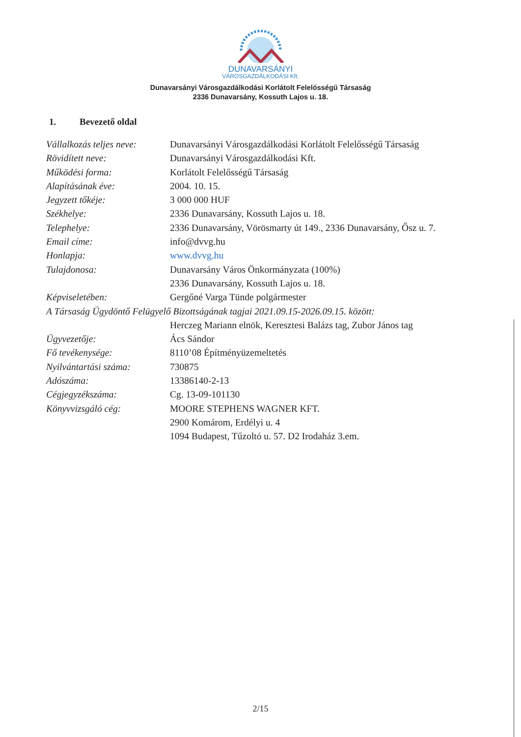DUNAVARSÁNYI
VÁROSGAZDÁLKODÁSI Kft.
Dunavarsányi Városgazdálkodási Korlátolt Felelősségű Társaság
2336 Dunavarsány, Kossuth Lajos u. 18.
1. Bevezető oldal
| Vállalkozás teljes neve: | Dunavarsányi Városgazdálkodási Korlátolt Felelősségű Társaság |
| Rövidített neve: | Dunavarsányi Városgazdálkodási Kft. |
| Működési forma: | Korlátolt Felelősségű Társaság |
| Alapításának éve: | 2004. 10. 15. |
| Jegyzett tőkéje: | 3 000 000 HUF |
| Székhelye: | 2336 Dunavarsány, Kossuth Lajos u. 18. |
| Telephelye: | 2336 Dunavarsány, Vörösmarty út 149., 2336 Dunavarsány, Ősz u. 7. |
| Email címe: | info@dvvg.hu |
| Honlapja: | www.dvvg.hu |
| Tulajdonosa: | Dunavarsány Város Önkormányzata (100%) |
| | 2336 Dunavarsány, Kossuth Lajos u. 18. |
| Képviseletében: | Gergőné Varga Tünde polgármester |
| A Társaság Ügydöntő Felügyelő Bizottságának tagjai 2021.09.15-2026.09.15. között: | |
| | Herczeg Mariann elnök, Keresztesi Balázs tag, Zubor János tag |
| Ügyvezetője: | Ács Sándor |
| Fő tevékenysége: | 8110’08 Építményüzemeltetés |
| Nyilvántartási száma: | 730875 |
| Adószáma: | 13386140-2-13 |
| Cégjegyzékszáma: | Cg. 13-09-101130 |
| Könyvvizsgáló cég: | MOORE STEPHENS WAGNER KFT. |
| | 2900 Komárom, Erdélyi u. 4 |
| | 1094 Budapest, Tűzoltó u. 57. D2 Irodaház 3.em. |
2/15